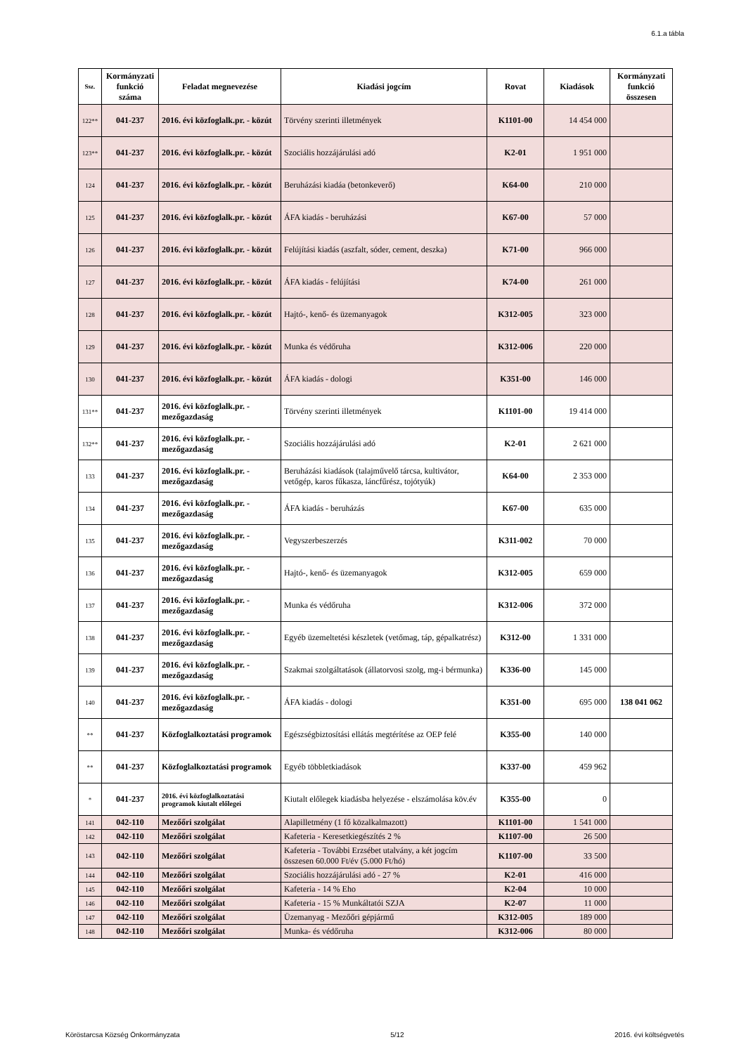6.1.a tábla
| Ssz. | Kormányzati funkció száma | Feladat megnevezése | Kiadási jogcím | Rovat | Kiadások | Kormányzati funkció összesen |
| --- | --- | --- | --- | --- | --- | --- |
| 122** | 041-237 | 2016. évi közfoglalk.pr. - közút | Törvény szerinti illetmények | K1101-00 | 14 454 000 | |
| 123** | 041-237 | 2016. évi közfoglalk.pr. - közút | Szociális hozzájárulási adó | K2-01 | 1 951 000 | |
| 124 | 041-237 | 2016. évi közfoglalk.pr. - közút | Beruházási kiadáa (betonkeverő) | K64-00 | 210 000 | |
| 125 | 041-237 | 2016. évi közfoglalk.pr. - közút | ÁFA kiadás - beruházási | K67-00 | 57 000 | |
| 126 | 041-237 | 2016. évi közfoglalk.pr. - közút | Felújítási kiadás (aszfalt, sóder, cement, deszka) | K71-00 | 966 000 | |
| 127 | 041-237 | 2016. évi közfoglalk.pr. - közút | ÁFA kiadás - felújítási | K74-00 | 261 000 | |
| 128 | 041-237 | 2016. évi közfoglalk.pr. - közút | Hajtó-, kenő- és üzemanyagok | K312-005 | 323 000 | |
| 129 | 041-237 | 2016. évi közfoglalk.pr. - közút | Munka és védőruha | K312-006 | 220 000 | |
| 130 | 041-237 | 2016. évi közfoglalk.pr. - közút | ÁFA kiadás - dologi | K351-00 | 146 000 | |
| 131** | 041-237 | 2016. évi közfoglalk.pr. - mezőgazdaság | Törvény szerinti illetmények | K1101-00 | 19 414 000 | |
| 132** | 041-237 | 2016. évi közfoglalk.pr. - mezőgazdaság | Szociális hozzájárulási adó | K2-01 | 2 621 000 | |
| 133 | 041-237 | 2016. évi közfoglalk.pr. - mezőgazdaság | Beruházási kiadások (talajművelő tárcsa, kultivátor, vetőgép, karos fűkasza, láncfűrész, tojótyúk) | K64-00 | 2 353 000 | |
| 134 | 041-237 | 2016. évi közfoglalk.pr. - mezőgazdaság | ÁFA kiadás - beruházás | K67-00 | 635 000 | |
| 135 | 041-237 | 2016. évi közfoglalk.pr. - mezőgazdaság | Vegyszerbeszerzés | K311-002 | 70 000 | |
| 136 | 041-237 | 2016. évi közfoglalk.pr. - mezőgazdaság | Hajtó-, kenő- és üzemanyagok | K312-005 | 659 000 | |
| 137 | 041-237 | 2016. évi közfoglalk.pr. - mezőgazdaság | Munka és védőruha | K312-006 | 372 000 | |
| 138 | 041-237 | 2016. évi közfoglalk.pr. - mezőgazdaság | Egyéb üzemeltetési készletek (vetőmag, táp, gépalkatrész) | K312-00 | 1 331 000 | |
| 139 | 041-237 | 2016. évi közfoglalk.pr. - mezőgazdaság | Szakmai szolgáltatások (állatorvosi szolg, mg-i bérmunka) | K336-00 | 145 000 | |
| 140 | 041-237 | 2016. évi közfoglalk.pr. - mezőgazdaság | ÁFA kiadás - dologi | K351-00 | 695 000 | 138 041 062 |
| ** | 041-237 | Közfoglalkoztatási programok | Egészségbiztosítási ellátás megtérítése az OEP felé | K355-00 | 140 000 | |
| ** | 041-237 | Közfoglalkoztatási programok | Egyéb többletkiadások | K337-00 | 459 962 | |
| * | 041-237 | 2016. évi közfoglalkoztatási programok kiutalt előlegei | Kiutalt előlegek kiadásba helyezése - elszámolása köv.év | K355-00 | 0 | |
| 141 | 042-110 | Mezőőri szolgálat | Alapilletmény (1 fő közalkalmazott) | K1101-00 | 1 541 000 | |
| 142 | 042-110 | Mezőőri szolgálat | Kafeteria - Keresetkiegészítés 2 % | K1107-00 | 26 500 | |
| 143 | 042-110 | Mezőőri szolgálat | Kafeteria - További Erzsébet utalvány, a két jogcím összesen 60.000 Ft/év (5.000 Ft/hó) | K1107-00 | 33 500 | |
| 144 | 042-110 | Mezőőri szolgálat | Szociális hozzájárulási adó - 27 % | K2-01 | 416 000 | |
| 145 | 042-110 | Mezőőri szolgálat | Kafeteria - 14 % Eho | K2-04 | 10 000 | |
| 146 | 042-110 | Mezőőri szolgálat | Kafeteria - 15 % Munkáltatói SZJA | K2-07 | 11 000 | |
| 147 | 042-110 | Mezőőri szolgálat | Üzemanyag - Mezőőri gépjármű | K312-005 | 189 000 | |
| 148 | 042-110 | Mezőőri szolgálat | Munka- és védőruha | K312-006 | 80 000 | |
Köröstarcsa Község Önkormányzata 5/12 2016. évi költségvetés